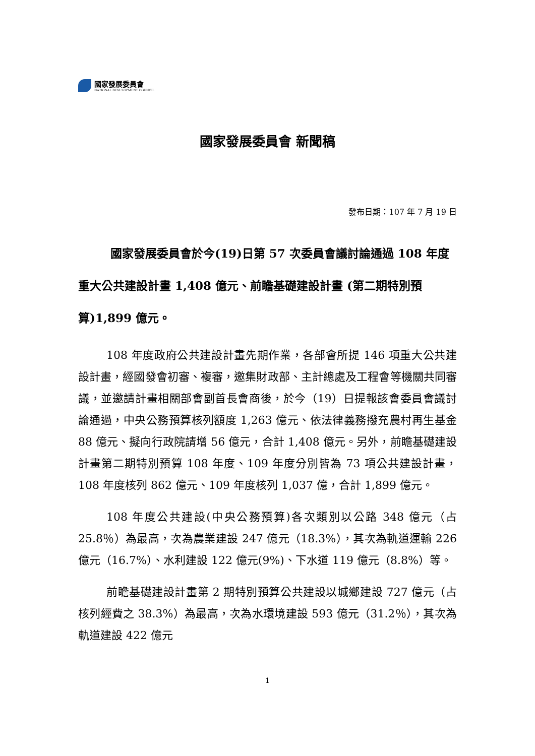國家發展委員會
NATIONAL DEVELOPMENT COUNCIL
國家發展委員會 新聞稿
發布日期：107 年 7 月 19 日
國家發展委員會於今(19)日第 57 次委員會議討論通過 108 年度重大公共建設計畫 1,408 億元、前瞻基礎建設計畫 (第二期特別預算)1,899 億元。
108 年度政府公共建設計畫先期作業，各部會所提 146 項重大公共建設計畫，經國發會初審、複審，邀集財政部、主計總處及工程會等機關共同審議，並邀請計畫相關部會副首長會商後，於今（19）日提報該會委員會議討論通過，中央公務預算核列額度 1,263 億元、依法律義務撥充農村再生基金 88 億元、擬向行政院請增 56 億元，合計 1,408 億元。另外，前瞻基礎建設計畫第二期特別預算 108 年度、109 年度分別皆為 73 項公共建設計畫，108 年度核列 862 億元、109 年度核列 1,037 億，合計 1,899 億元。
108 年度公共建設(中央公務預算)各次類別以公路 348 億元（占 25.8％）為最高，次為農業建設 247 億元（18.3%），其次為軌道運輸 226 億元（16.7%）、水利建設 122 億元(9%)、下水道 119 億元（8.8%）等。
前瞻基礎建設計畫第 2 期特別預算公共建設以城鄉建設 727 億元（占核列經費之 38.3%）為最高，次為水環境建設 593 億元（31.2％），其次為軌道建設 422 億元
1